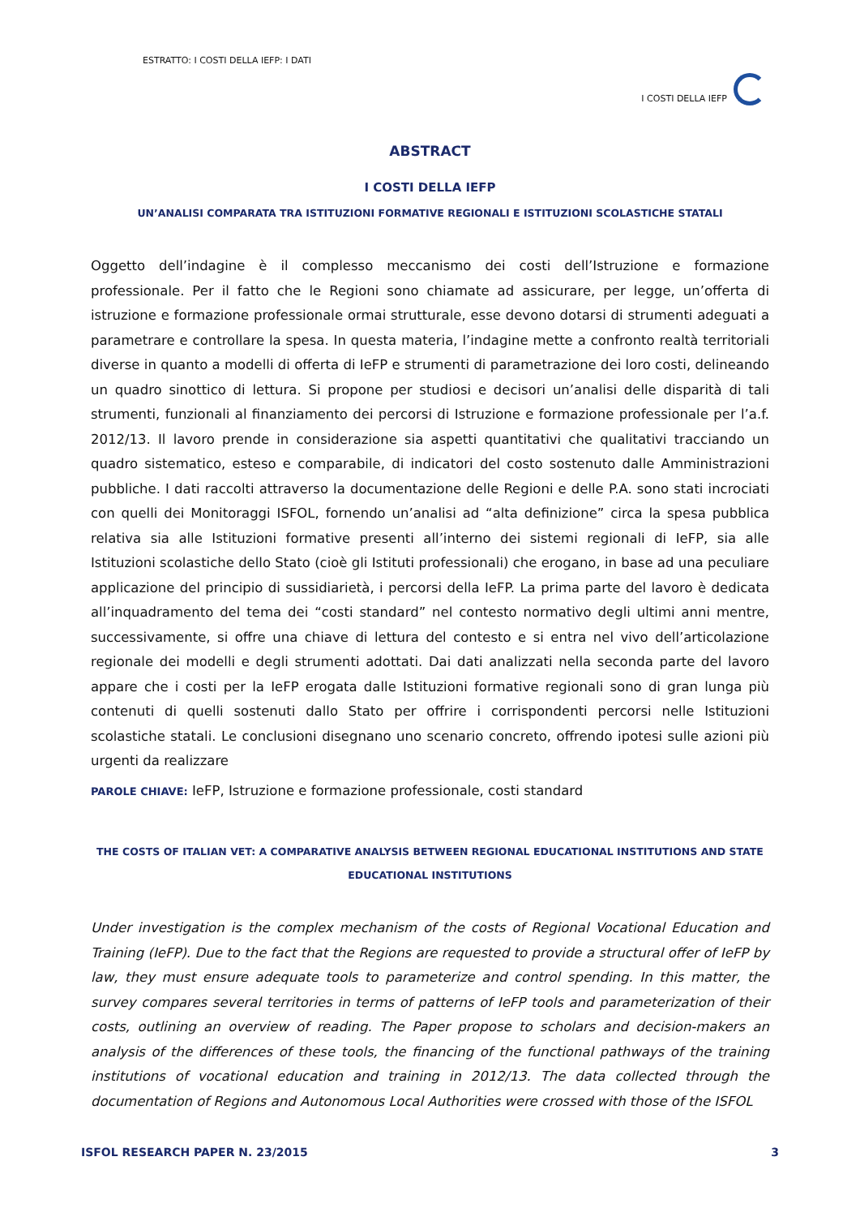ESTRATTO: I COSTI DELLA IEFP: I DATI
I COSTI DELLA IEFP
ABSTRACT
I COSTI DELLA IEFP
UN’ANALISI COMPARATA TRA ISTITUZIONI FORMATIVE REGIONALI E ISTITUZIONI SCOLASTICHE STATALI
Oggetto dell’indagine è il complesso meccanismo dei costi dell’Istruzione e formazione professionale. Per il fatto che le Regioni sono chiamate ad assicurare, per legge, un’offerta di istruzione e formazione professionale ormai strutturale, esse devono dotarsi di strumenti adeguati a parametrare e controllare la spesa. In questa materia, l’indagine mette a confronto realtà territoriali diverse in quanto a modelli di offerta di IeFP e strumenti di parametrazione dei loro costi, delineando un quadro sinottico di lettura. Si propone per studiosi e decisori un’analisi delle disparità di tali strumenti, funzionali al finanziamento dei percorsi di Istruzione e formazione professionale per l’a.f. 2012/13. Il lavoro prende in considerazione sia aspetti quantitativi che qualitativi tracciando un quadro sistematico, esteso e comparabile, di indicatori del costo sostenuto dalle Amministrazioni pubbliche. I dati raccolti attraverso la documentazione delle Regioni e delle P.A. sono stati incrociati con quelli dei Monitoraggi ISFOL, fornendo un’analisi ad “alta definizione” circa la spesa pubblica relativa sia alle Istituzioni formative presenti all’interno dei sistemi regionali di IeFP, sia alle Istituzioni scolastiche dello Stato (cioè gli Istituti professionali) che erogano, in base ad una peculiare applicazione del principio di sussidiarietà, i percorsi della IeFP. La prima parte del lavoro è dedicata all’inquadramento del tema dei “costi standard” nel contesto normativo degli ultimi anni mentre, successivamente, si offre una chiave di lettura del contesto e si entra nel vivo dell’articolazione regionale dei modelli e degli strumenti adottati. Dai dati analizzati nella seconda parte del lavoro appare che i costi per la IeFP erogata dalle Istituzioni formative regionali sono di gran lunga più contenuti di quelli sostenuti dallo Stato per offrire i corrispondenti percorsi nelle Istituzioni scolastiche statali. Le conclusioni disegnano uno scenario concreto, offrendo ipotesi sulle azioni più urgenti da realizzare
PAROLE CHIAVE: IeFP, Istruzione e formazione professionale, costi standard
THE COSTS OF ITALIAN VET: A COMPARATIVE ANALYSIS BETWEEN REGIONAL EDUCATIONAL INSTITUTIONS AND STATE EDUCATIONAL INSTITUTIONS
Under investigation is the complex mechanism of the costs of Regional Vocational Education and Training (IeFP). Due to the fact that the Regions are requested to provide a structural offer of IeFP by law, they must ensure adequate tools to parameterize and control spending. In this matter, the survey compares several territories in terms of patterns of IeFP tools and parameterization of their costs, outlining an overview of reading. The Paper propose to scholars and decision-makers an analysis of the differences of these tools, the financing of the functional pathways of the training institutions of vocational education and training in 2012/13. The data collected through the documentation of Regions and Autonomous Local Authorities were crossed with those of the ISFOL
ISFOL RESEARCH PAPER N. 23/2015 3